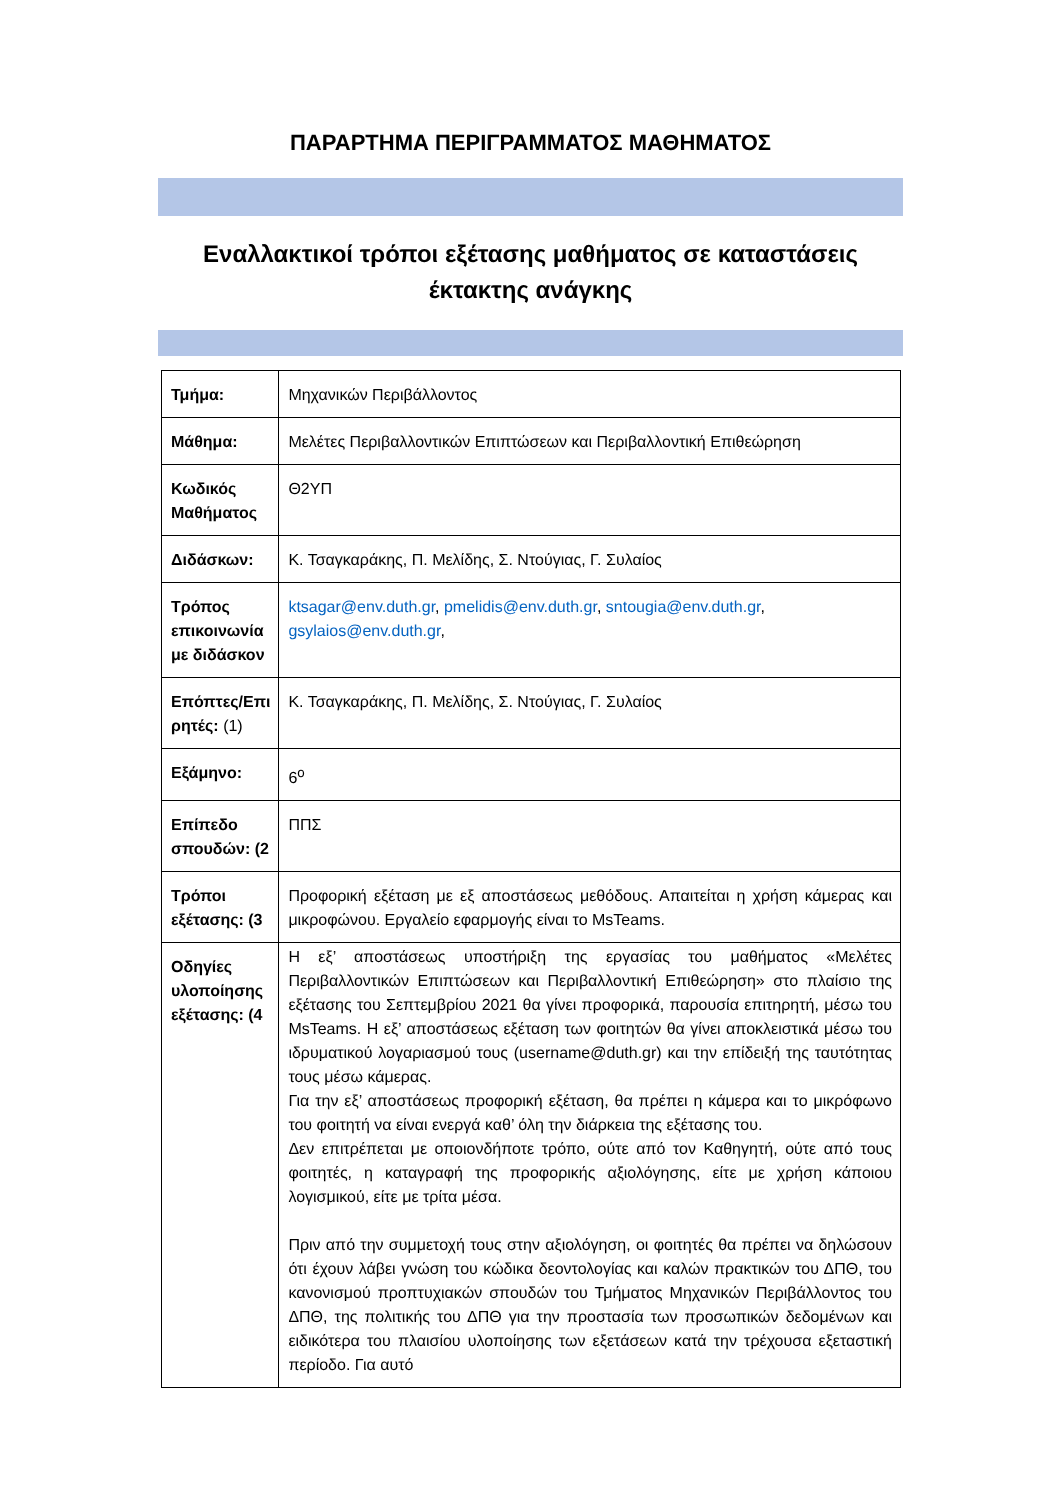ΠΑΡΑΡΤΗΜΑ ΠΕΡΙΓΡΑΜΜΑΤΟΣ ΜΑΘΗΜΑΤΟΣ
Εναλλακτικοί τρόποι εξέτασης μαθήματος σε καταστάσεις έκτακτης ανάγκης
| Τμήμα: | Μηχανικών Περιβάλλοντος |
| Μάθημα: | Μελέτες Περιβαλλοντικών Επιπτώσεων και Περιβαλλοντική Επιθεώρηση |
| Κωδικός Μαθήματος | Θ2ΥΠ |
| Διδάσκων: | Κ. Τσαγκαράκης, Π. Μελίδης, Σ. Ντούγιας, Γ. Συλαίος |
| Τρόπος επικοινωνία με διδάσκον | ktsagar@env.duth.gr , pmelidis@env.duth.gr , sntougia@env.duth.gr , gsylaios@env.duth.gr , |
| Επόπτες/Επι ρητές: (1) | Κ. Τσαγκαράκης, Π. Μελίδης, Σ. Ντούγιας, Γ. Συλαίος |
| Εξάμηνο: | 6<sup>ο</sup> |
| Επίπεδο σπουδών: (2 | ΠΠΣ |
| Τρόποι εξέτασης: (3 | Προφορική εξέταση με εξ αποστάσεως μεθόδους. Απαιτείται η χρήση κάμερας και μικροφώνου. Εργαλείο εφαρμογής είναι το MsTeams. |
| Οδηγίες υλοποίησης εξέτασης: (4 | Η εξ’ αποστάσεως υποστήριξη της εργασίας του μαθήματος «Μελέτες Περιβαλλοντικών Επιπτώσεων και Περιβαλλοντική Επιθεώρηση» στο πλαίσιο της εξέτασης του Σεπτεμβρίου 2021 θα γίνει προφορικά, παρουσία επιτηρητή, μέσω του MsTeams. Η εξ’ αποστάσεως εξέταση των φοιτητών θα γίνει αποκλειστικά μέσω του ιδρυματικού λογαριασμού τους (username@duth.gr) και την επίδειξή της ταυτότητας τους μέσω κάμερας. Για την εξ’ αποστάσεως προφορική εξέταση, θα πρέπει η κάμερα και το μικρόφωνο του φοιτητή να είναι ενεργά καθ’ όλη την διάρκεια της εξέτασης του. Δεν επιτρέπεται με οποιονδήποτε τρόπο, ούτε από τον Καθηγητή, ούτε από τους φοιτητές, η καταγραφή της προφορικής αξιολόγησης, είτε με χρήση κάποιου λογισμικού, είτε με τρίτα μέσα. Πριν από την συμμετοχή τους στην αξιολόγηση, οι φοιτητές θα πρέπει να δηλώσουν ότι έχουν λάβει γνώση του κώδικα δεοντολογίας και καλών πρακτικών του ΔΠΘ, του κανονισμού προπτυχιακών σπουδών του Τμήματος Μηχανικών Περιβάλλοντος του ΔΠΘ, της πολιτικής του ΔΠΘ για την προστασία των προσωπικών δεδομένων και ειδικότερα του πλαισίου υλοποίησης των εξετάσεων κατά την τρέχουσα εξεταστική περίοδο. Για αυτό |